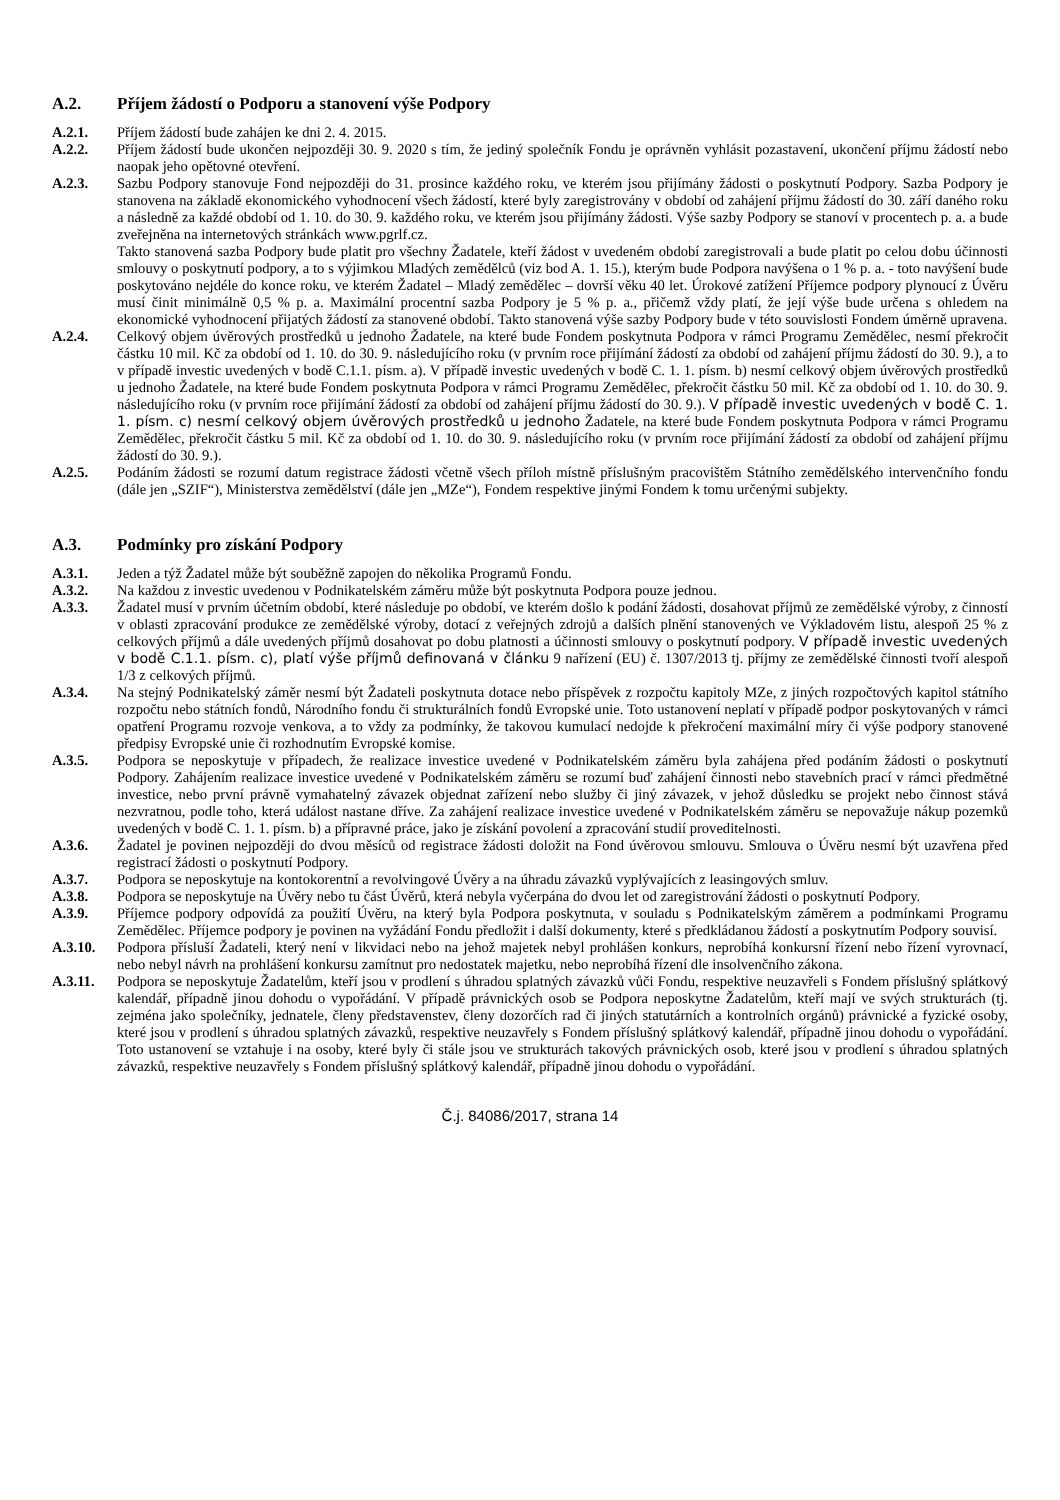A.2. Příjem žádostí o Podporu a stanovení výše Podpory
A.2.1. Příjem žádostí bude zahájen ke dni 2. 4. 2015.
A.2.2. Příjem žádostí bude ukončen nejpozději 30. 9. 2020 s tím, že jediný společník Fondu je oprávněn vyhlásit pozastavení, ukončení příjmu žádostí nebo naopak jeho opětovné otevření.
A.2.3. Sazbu Podpory stanovuje Fond nejpozději do 31. prosince každého roku, ve kterém jsou přijímány žádosti o poskytnutí Podpory. Sazba Podpory je stanovena na základě ekonomického vyhodnocení všech žádostí, které byly zaregistrovány v období od zahájení příjmu žádostí do 30. září daného roku a následně za každé období od 1. 10. do 30. 9. každého roku, ve kterém jsou přijímány žádosti. Výše sazby Podpory se stanoví v procentech p. a. a bude zveřejněna na internetových stránkách www.pgrlf.cz.
Takto stanovená sazba Podpory bude platit pro všechny Žadatele, kteří žádost v uvedeném období zaregistrovali a bude platit po celou dobu účinnosti smlouvy o poskytnutí podpory, a to s výjimkou Mladých zemědělců (viz bod A. 1. 15.), kterým bude Podpora navýšena o 1 % p. a. - toto navýšení bude poskytováno nejdéle do konce roku, ve kterém Žadatel – Mladý zemědělec – dovrší věku 40 let. Úrokové zatížení Příjemce podpory plynoucí z Úvěru musí činit minimálně 0,5 % p. a. Maximální procentní sazba Podpory je 5 % p. a., přičemž vždy platí, že její výše bude určena s ohledem na ekonomické vyhodnocení přijatých žádostí za stanovené období. Takto stanovená výše sazby Podpory bude v této souvislosti Fondem úměrně upravena.
A.2.4. Celkový objem úvěrových prostředků u jednoho Žadatele, na které bude Fondem poskytnuta Podpora v rámci Programu Zemědělec, nesmí překročit částku 10 mil. Kč za období od 1. 10. do 30. 9. následujícího roku (v prvním roce přijímání žádostí za období od zahájení příjmu žádostí do 30. 9.), a to v případě investic uvedených v bodě C.1.1. písm. a). V případě investic uvedených v bodě C. 1. 1. písm. b) nesmí celkový objem úvěrových prostředků u jednoho Žadatele, na které bude Fondem poskytnuta Podpora v rámci Programu Zemědělec, překročit částku 50 mil. Kč za období od 1. 10. do 30. 9. následujícího roku (v prvním roce přijímání žádostí za období od zahájení příjmu žádostí do 30. 9.). V případě investic uvedených v bodě C. 1. 1. písm. c) nesmí celkový objem úvěrových prostředků u jednoho Žadatele, na které bude Fondem poskytnuta Podpora v rámci Programu Zemědělec, překročit částku 5 mil. Kč za období od 1. 10. do 30. 9. následujícího roku (v prvním roce přijímání žádostí za období od zahájení příjmu žádostí do 30. 9.).
A.2.5. Podáním žádosti se rozumí datum registrace žádosti včetně všech příloh místně příslušným pracovištěm Státního zemědělského intervenčního fondu (dále jen „SZIF“), Ministerstva zemědělství (dále jen „MZe“), Fondem respektive jinými Fondem k tomu určenými subjekty.
A.3. Podmínky pro získání Podpory
A.3.1. Jeden a týž Žadatel může být souběžně zapojen do několika Programů Fondu.
A.3.2. Na každou z investic uvedenou v Podnikatelském záměru může být poskytnuta Podpora pouze jednou.
A.3.3. Žadatel musí v prvním účetním období, které následuje po období, ve kterém došlo k podání žádosti, dosahovat příjmů ze zemědělské výroby, z činností v oblasti zpracování produkce ze zemědělské výroby, dotací z veřejných zdrojů a dalších plnění stanovených ve Výkladovém listu, alespoň 25 % z celkových příjmů a dále uvedených příjmů dosahovat po dobu platnosti a účinnosti smlouvy o poskytnutí podpory. V případě investic uvedených v bodě C.1.1. písm. c), platí výše příjmů definovaná v článku 9 nařízení (EU) č. 1307/2013 tj. příjmy ze zemědělské činnosti tvoří alespoň 1/3 z celkových příjmů.
A.3.4. Na stejný Podnikatelský záměr nesmí být Žadateli poskytnuta dotace nebo příspěvek z rozpočtu kapitoly MZe, z jiných rozpočtových kapitol státního rozpočtu nebo státních fondů, Národního fondu či strukturálních fondů Evropské unie. Toto ustanovení neplatí v případě podpor poskytovaných v rámci opatření Programu rozvoje venkova, a to vždy za podmínky, že takovou kumulací nedojde k překročení maximální míry či výše podpory stanovené předpisy Evropské unie či rozhodnutím Evropské komise.
A.3.5. Podpora se neposkytuje v případech, že realizace investice uvedené v Podnikatelském záměru byla zahájena před podáním žádosti o poskytnutí Podpory. Zahájením realizace investice uvedené v Podnikatelském záměru se rozumí buď zahájení činnosti nebo stavebních prací v rámci předmětné investice, nebo první právně vymahatelný závazek objednat zařízení nebo služby či jiný závazek, v jehož důsledku se projekt nebo činnost stává nezvratnou, podle toho, která událost nastane dříve. Za zahájení realizace investice uvedené v Podnikatelském záměru se nepovažuje nákup pozemků uvedených v bodě C. 1. 1. písm. b) a přípravné práce, jako je získání povolení a zpracování studií proveditelnosti.
A.3.6. Žadatel je povinen nejpozději do dvou měsíců od registrace žádosti doložit na Fond úvěrovou smlouvu. Smlouva o Úvěru nesmí být uzavřena před registrací žádosti o poskytnutí Podpory.
A.3.7. Podpora se neposkytuje na kontokorentní a revolvingové Úvěry a na úhradu závazků vyplývajících z leasingových smluv.
A.3.8. Podpora se neposkytuje na Úvěry nebo tu část Úvěrů, která nebyla vyčerpána do dvou let od zaregistrování žádosti o poskytnutí Podpory.
A.3.9. Příjemce podpory odpovídá za použití Úvěru, na který byla Podpora poskytnuta, v souladu s Podnikatelským záměrem a podmínkami Programu Zemědělec. Příjemce podpory je povinen na vyžádání Fondu předložit i další dokumenty, které s předkládanou žádostí a poskytnutím Podpory souvisí.
A.3.10. Podpora přísluší Žadateli, který není v likvidaci nebo na jehož majetek nebyl prohlášen konkurs, neprobíhá konkursní řízení nebo řízení vyrovnací, nebo nebyl návrh na prohlášení konkursu zamítnut pro nedostatek majetku, nebo neprobíhá řízení dle insolvenčního zákona.
A.3.11. Podpora se neposkytuje Žadatelům, kteří jsou v prodlení s úhradou splatných závazků vůči Fondu, respektive neuzavřeli s Fondem příslušný splátkový kalendář, případně jinou dohodu o vypořádání. V případě právnických osob se Podpora neposkytne Žadatelům, kteří mají ve svých strukturách (tj. zejména jako společníky, jednatele, členy představenstev, členy dozorčích rad či jiných statutárních a kontrolních orgánů) právnické a fyzické osoby, které jsou v prodlení s úhradou splatných závazků, respektive neuzavřely s Fondem příslušný splátkový kalendář, případně jinou dohodu o vypořádání. Toto ustanovení se vztahuje i na osoby, které byly či stále jsou ve strukturách takových právnických osob, které jsou v prodlení s úhradou splatných závazků, respektive neuzavřely s Fondem příslušný splátkový kalendář, případně jinou dohodu o vypořádání.
Č.j. 84086/2017, strana 14